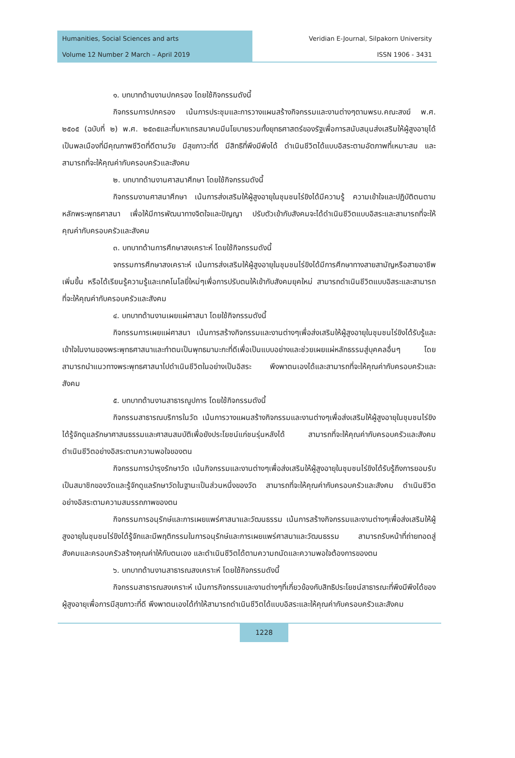Humanities, Social Sciences and arts Veridian E-Journal, Silpakorn University
Volume 12 Number 2 March – April 2019 ISSN 1906 - 3431
๑. บทบาทด้านงานปกครอง โดยใช้กิจกรรมดังนี้
กิจกรรมการปกครอง เน้นการประชุมและการวางแผนสร้างกิจกรรมและงานต่างๆตามพรบ.คณะสงฆ์ พ.ศ. ๒๕๐๕ (ฉบับที่ ๒) พ.ศ. ๒๕๓๕และที่มหาเถรสมาคมมีนโยบายรวมทั้งยุทธศาสตร์ของรัฐเพื่อการสนับสนุนส่งเสริมให้ผู้สูงอายุได้เป็นพลเมืองที่มีคุณภาพชีวิตที่ดีตามวัย มีสุขภาวะที่ดี มีสิทธิที่พึงมีพึงได้ ดำเนินชีวิตได้แบบอิสระตามอัตภาพที่เหมาะสม และสามารถที่จะให้คุณค่ากับครอบครัวและสังคม
๒. บทบาทด้านงานศาสนาศึกษา โดยใช้กิจกรรมดังนี้
กิจกรรมงานศาสนาศึกษา เน้นการส่งเสริมให้ผู้สูงอายุในชุมชนไร่ขิงได้มีความรู้ ความเข้าใจและปฏิบัติตนตามหลักพระพุทธศาสนา เพื่อให้มีการพัฒนาทางจิตใจและปัญญา ปรับตัวเข้ากับสังคมจะได้ดำเนินชีวิตแบบอิสระและสามารถที่จะให้คุณค่ากับครอบครัวและสังคม
๓. บทบาทด้านการศึกษาสงเคราะห์ โดยใช้กิจกรรมดังนี้
จกรรมการศึกษาสงเคราะห์ เน้นการส่งเสริมให้ผู้สูงอายุในชุมชนไร่ขิงได้มีการศึกษาทางสายสามัญหรือสายอาชีพเพิ่มขึ้น หรือได้เรียนรู้ความรู้และเทคโนโลยี่ใหม่ๆเพื่อการปรับตนให้เข้ากับสังคมยุคใหม่ สามารถดำเนินชีวิตแบบอิสระและสามารถที่จะให้คุณค่ากับครอบครัวและสังคม
๔. บทบาทด้านงานเผยแผ่ศาสนา โดยใช้กิจกรรมดังนี้
กิจกรรมการเผยแผ่ศาสนา เน้นการสร้างกิจกรรมและงานต่างๆเพื่อส่งเสริมให้ผู้สูงอายุในชุมชนไร่ขิงได้รับรู้และเข้าใจในงานของพระพุทธศาสนาและทำตนเป็นพุทธมามะกะที่ดีเพื่อเป็นแบบอย่างและช่วยเผยแผ่หลักธรรมสู่บุคคลอื่นๆ โดยสามารถนำแนวทางพระพุทธศาสนาไปดำเนินชีวิตในอย่างเป็นอิสระ พึงพาตนเองได้และสามารถที่จะให้คุณค่ากับครอบครัวและสังคม
๕. บทบาทด้านงานสาธารณูปการ โดยใช้กิจกรรมดังนี้
กิจกรรมสาธารณบริการในวัด เน้นการวางแผนสร้างกิจกรรมและงานต่างๆเพื่อส่งเสริมให้ผู้สูงอายุในชุมชนไร่ขิงได้รู้จักดูแลรักษาศาสนธรรมและศาสนสมบัติเพื่อยังประโยชน์แก่ชนรุ่นหลังได้ สามารถที่จะให้คุณค่ากับครอบครัวและสังคม ดำเนินชีวิตอย่างอิสระตามความพอใจของตน
กิจกรรมการบำรุงรักษาวัด เน้นกิจกรรมและงานต่างๆเพื่อส่งเสริมให้ผู้สูงอายุในชุมชนไร่ขิงได้รับรู้ถึงการยอมรับเป็นสมาชิกของวัดและรู้จักดูแลรักษาวัดในฐานะเป็นส่วนหนึ่งของวัด สามารถที่จะให้คุณค่ากับครอบครัวและสังคม ดำเนินชีวิตอย่างอิสระตามความสมรรถภาพของตน
กิจกรรมการอนุรักษ์และการเผยแพร่ศาสนาและวัฒนธรรม เน้นการสร้างกิจกรรมและงานต่างๆเพื่อส่งเสริมให้ผู้สูงอายุในชุมชนไร่ขิงได้รู้จักและมีพฤติกรรมในการอนุรักษ์และการเผยแพร่ศาสนาและวัฒนธรรม สามารถรับหน้าที่ถ่ายทอดสู่สังคมและครอบครัวสร้างคุณค่าให้กับตนเอง และดำเนินชีวิตได้ตามความถนัดและความพอใจต้องการของตน
๖. บทบาทด้านงานสาธารณสงเคราะห์ โดยใช้กิจกรรมดังนี้
กิจกรรมสาธารณสงเคราะห์ เน้นการกิจกรรมและงานต่างๆที่เกี่ยวข้องกับสิทธิประโยชน์สาธารณะที่พึงมีพึงได้ของผู้สูงอายุเพื่อการมีสุขภาวะที่ดี พึงพาตนเองได้ทำให้สามารถดำเนินชีวิตได้แบบอิสระและให้คุณค่ากับครอบครัวและสังคม
1228